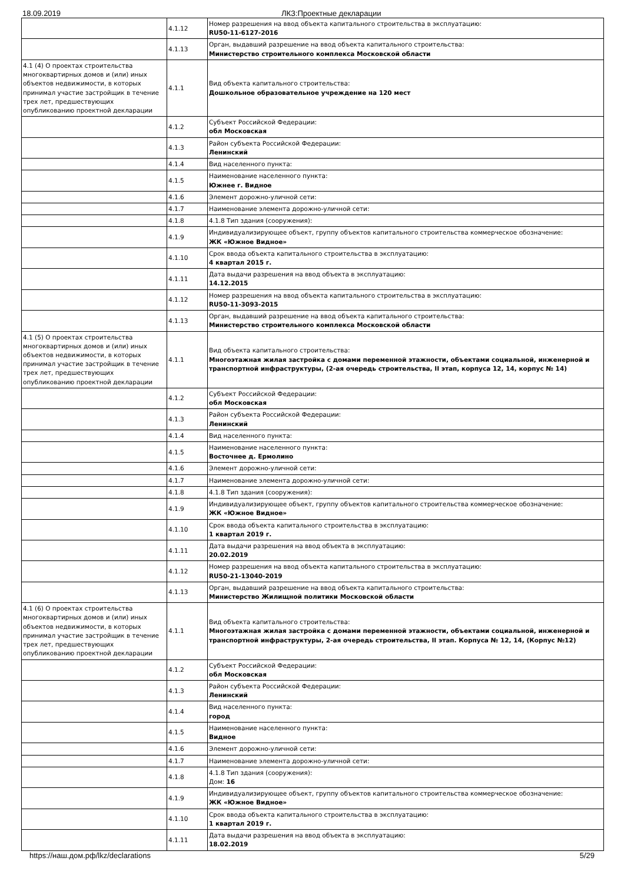18.09.2019 ЛКЗ:Проектные декларации
| | 4.1.12 | Номер разрешения на ввод объекта капитального строительства в эксплуатацию: RU50-11-6127-2016 |
| | 4.1.13 | Орган, выдавший разрешение на ввод объекта капитального строительства: Министерство строительного комплекса Московской области |
| 4.1 (4) О проектах строительства многоквартирных домов и (или) иных объектов недвижимости, в которых принимал участие застройщик в течение трех лет, предшествующих опубликованию проектной декларации | 4.1.1 | Вид объекта капитального строительства: Дошкольное образовательное учреждение на 120 мест |
| | 4.1.2 | Субъект Российской Федерации: обл Московская |
| | 4.1.3 | Район субъекта Российской Федерации: Ленинский |
| | 4.1.4 | Вид населенного пункта: |
| | 4.1.5 | Наименование населенного пункта: Южнее г. Видное |
| | 4.1.6 | Элемент дорожно-уличной сети: |
| | 4.1.7 | Наименование элемента дорожно-уличной сети: |
| | 4.1.8 | 4.1.8 Тип здания (сооружения): |
| | 4.1.9 | Индивидуализирующее объект, группу объектов капитального строительства коммерческое обозначение: ЖК «Южное Видное» |
| | 4.1.10 | Срок ввода объекта капитального строительства в эксплуатацию: 4 квартал 2015 г. |
| | 4.1.11 | Дата выдачи разрешения на ввод объекта в эксплуатацию: 14.12.2015 |
| | 4.1.12 | Номер разрешения на ввод объекта капитального строительства в эксплуатацию: RU50-11-3093-2015 |
| | 4.1.13 | Орган, выдавший разрешение на ввод объекта капитального строительства: Министерство строительного комплекса Московской области |
| 4.1 (5) О проектах строительства многоквартирных домов и (или) иных объектов недвижимости, в которых принимал участие застройщик в течение трех лет, предшествующих опубликованию проектной декларации | 4.1.1 | Вид объекта капитального строительства: Многоэтажная жилая застройка с домами переменной этажности, объектами социальной, инженерной и транспортной инфраструктуры, (2-ая очередь строительства, II этап, корпуса 12, 14, корпус № 14) |
| | 4.1.2 | Субъект Российской Федерации: обл Московская |
| | 4.1.3 | Район субъекта Российской Федерации: Ленинский |
| | 4.1.4 | Вид населенного пункта: |
| | 4.1.5 | Наименование населенного пункта: Восточнее д. Ермолино |
| | 4.1.6 | Элемент дорожно-уличной сети: |
| | 4.1.7 | Наименование элемента дорожно-уличной сети: |
| | 4.1.8 | 4.1.8 Тип здания (сооружения): |
| | 4.1.9 | Индивидуализирующее объект, группу объектов капитального строительства коммерческое обозначение: ЖК «Южное Видное» |
| | 4.1.10 | Срок ввода объекта капитального строительства в эксплуатацию: 1 квартал 2019 г. |
| | 4.1.11 | Дата выдачи разрешения на ввод объекта в эксплуатацию: 20.02.2019 |
| | 4.1.12 | Номер разрешения на ввод объекта капитального строительства в эксплуатацию: RU50-21-13040-2019 |
| | 4.1.13 | Орган, выдавший разрешение на ввод объекта капитального строительства: Министерство Жилищной политики Московской области |
| 4.1 (6) О проектах строительства многоквартирных домов и (или) иных объектов недвижимости, в которых принимал участие застройщик в течение трех лет, предшествующих опубликованию проектной декларации | 4.1.1 | Вид объекта капитального строительства: Многоэтажная жилая застройка с домами переменной этажности, объектами социальной, инженерной и транспортной инфраструктуры, 2-ая очередь строительства, II этап. Корпуса № 12, 14, (Корпус №12) |
| | 4.1.2 | Субъект Российской Федерации: обл Московская |
| | 4.1.3 | Район субъекта Российской Федерации: Ленинский |
| | 4.1.4 | Вид населенного пункта: город |
| | 4.1.5 | Наименование населенного пункта: Видное |
| | 4.1.6 | Элемент дорожно-уличной сети: |
| | 4.1.7 | Наименование элемента дорожно-уличной сети: |
| | 4.1.8 | 4.1.8 Тип здания (сооружения): Дом: 16 |
| | 4.1.9 | Индивидуализирующее объект, группу объектов капитального строительства коммерческое обозначение: ЖК «Южное Видное» |
| | 4.1.10 | Срок ввода объекта капитального строительства в эксплуатацию: 1 квартал 2019 г. |
| | 4.1.11 | Дата выдачи разрешения на ввод объекта в эксплуатацию: 18.02.2019 |
https://наш.дом.рф/lkz/declarations 5/29